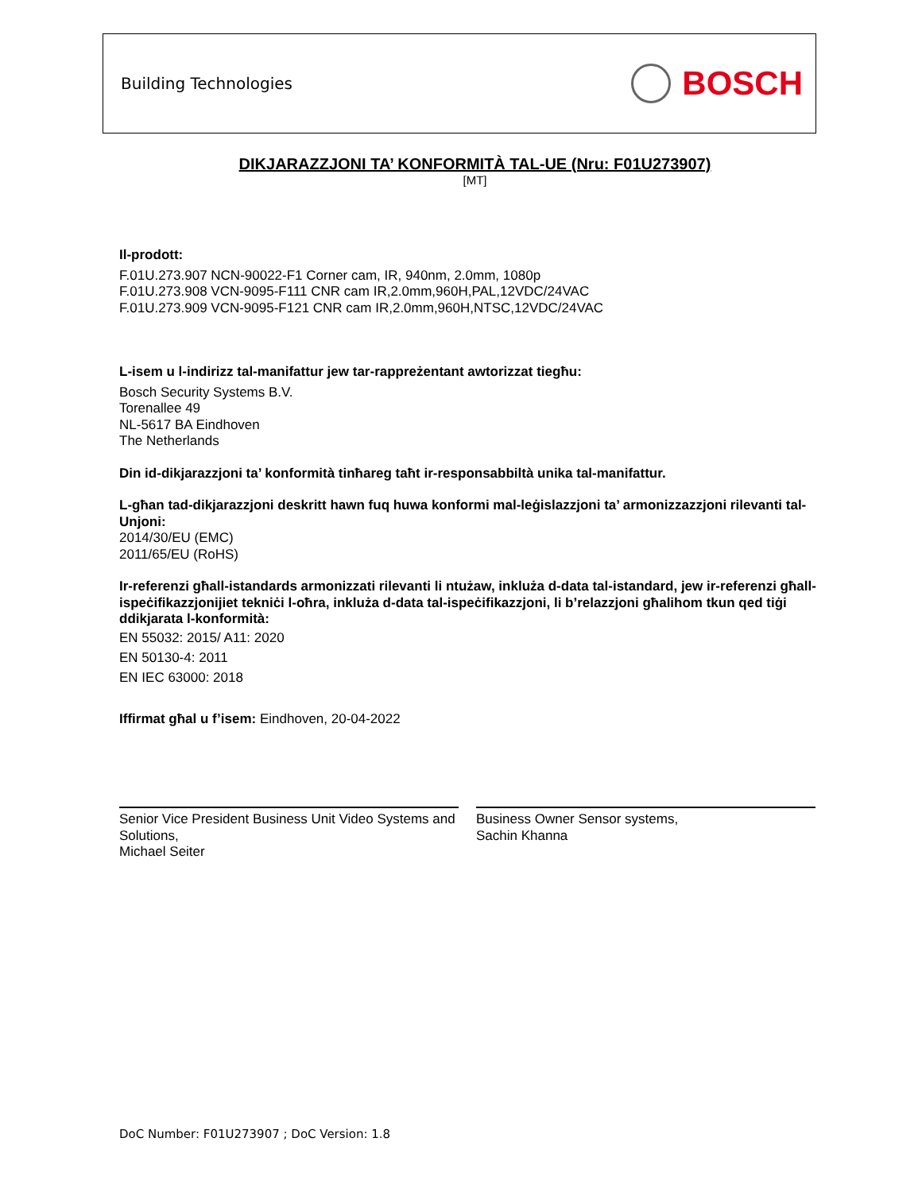Building Technologies
BOSCH
DIKJARAZZJONI TA’ KONFORMITÀ TAL-UE (Nru: F01U273907)
[MT]
Il-prodott:
F.01U.273.907 NCN-90022-F1 Corner cam, IR, 940nm, 2.0mm, 1080p
F.01U.273.908 VCN-9095-F111 CNR cam IR,2.0mm,960H,PAL,12VDC/24VAC
F.01U.273.909 VCN-9095-F121 CNR cam IR,2.0mm,960H,NTSC,12VDC/24VAC
L-isem u l-indirizz tal-manifattur jew tar-rappreżentant awtorizzat tiegħu:
Bosch Security Systems B.V.
Torenallee 49
NL-5617 BA Eindhoven
The Netherlands
Din id-dikjarazzjoni ta’ konformità tinħareg taħt ir-responsabbiltà unika tal-manifattur.
L-għan tad-dikjarazzjoni deskritt hawn fuq huwa konformi mal-leġislazzjoni ta’ armonizzazzjoni rilevanti tal-Unjoni:
2014/30/EU (EMC)
2011/65/EU (RoHS)
Ir-referenzi għall-istandards armonizzati rilevanti li ntużaw, inkluża d-data tal-istandard, jew ir-referenzi għall-ispeċifikazzjonijiet tekniċi l-oħra, inkluża d-data tal-ispeċifikazzjoni, li b’relazzjoni għalihom tkun qed tiġi ddikjarata l-konformità:
EN 55032: 2015/ A11: 2020
EN 50130-4: 2011
EN IEC 63000: 2018
Iffirmat għal u f’isem: Eindhoven, 20-04-2022
Senior Vice President Business Unit Video Systems and Solutions,
Michael Seiter
Business Owner Sensor systems,
Sachin Khanna
DoC Number: F01U273907 ; DoC Version: 1.8